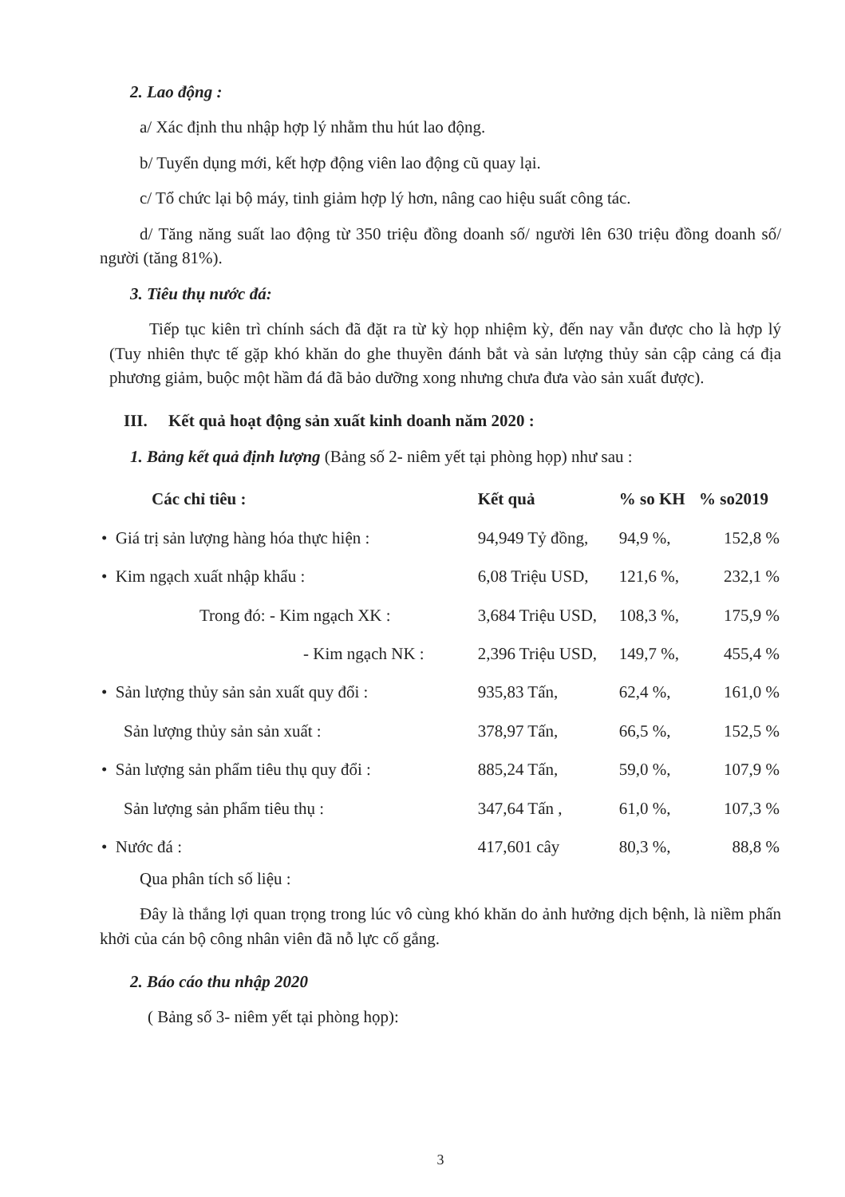2. Lao động :
a/ Xác định thu nhập hợp lý nhằm thu hút lao động.
b/ Tuyển dụng mới, kết hợp động viên lao động cũ quay lại.
c/ Tổ chức lại bộ máy, tinh giảm hợp lý hơn, nâng cao hiệu suất công tác.
d/ Tăng năng suất lao động từ 350 triệu đồng doanh số/ người lên 630 triệu đồng doanh số/ người (tăng 81%).
3. Tiêu thụ nước đá:
Tiếp tục kiên trì chính sách đã đặt ra từ kỳ họp nhiệm kỳ, đến nay vẫn được cho là hợp lý (Tuy nhiên thực tế gặp khó khăn do ghe thuyền đánh bắt và sản lượng thủy sản cập cảng cá địa phương giảm, buộc một hầm đá đã bảo dưỡng xong nhưng chưa đưa vào sản xuất được).
III. Kết quả hoạt động sản xuất kinh doanh năm 2020 :
1. Bảng kết quả định lượng (Bảng số 2- niêm yết tại phòng họp) như sau :
| Các chỉ tiêu : | Kết quả | % so KH | % so2019 |
| --- | --- | --- | --- |
| • Giá trị sản lượng hàng hóa thực hiện : | 94,949 Tỷ đồng, | 94,9 %, | 152,8 % |
| • Kim ngạch xuất nhập khẩu : | 6,08 Triệu USD, | 121,6 %, | 232,1 % |
| Trong đó: - Kim ngạch XK : | 3,684 Triệu USD, | 108,3 %, | 175,9 % |
| - Kim ngạch NK : | 2,396 Triệu USD, | 149,7 %, | 455,4 % |
| • Sản lượng thủy sản sản xuất quy đổi : | 935,83 Tấn, | 62,4 %, | 161,0 % |
| Sản lượng thủy sản sản xuất : | 378,97 Tấn, | 66,5 %, | 152,5 % |
| • Sản lượng sản phẩm tiêu thụ quy đổi : | 885,24 Tấn, | 59,0 %, | 107,9 % |
| Sản lượng sản phẩm tiêu thụ : | 347,64 Tấn , | 61,0 %, | 107,3 % |
| • Nước đá : | 417,601 cây | 80,3 %, | 88,8 % |
Qua phân tích số liệu :
Đây là thắng lợi quan trọng trong lúc vô cùng khó khăn do ảnh hưởng dịch bệnh, là niềm phấn khởi của cán bộ công nhân viên đã nỗ lực cố gắng.
2. Báo cáo thu nhập 2020
( Bảng số 3- niêm yết tại phòng họp):
3